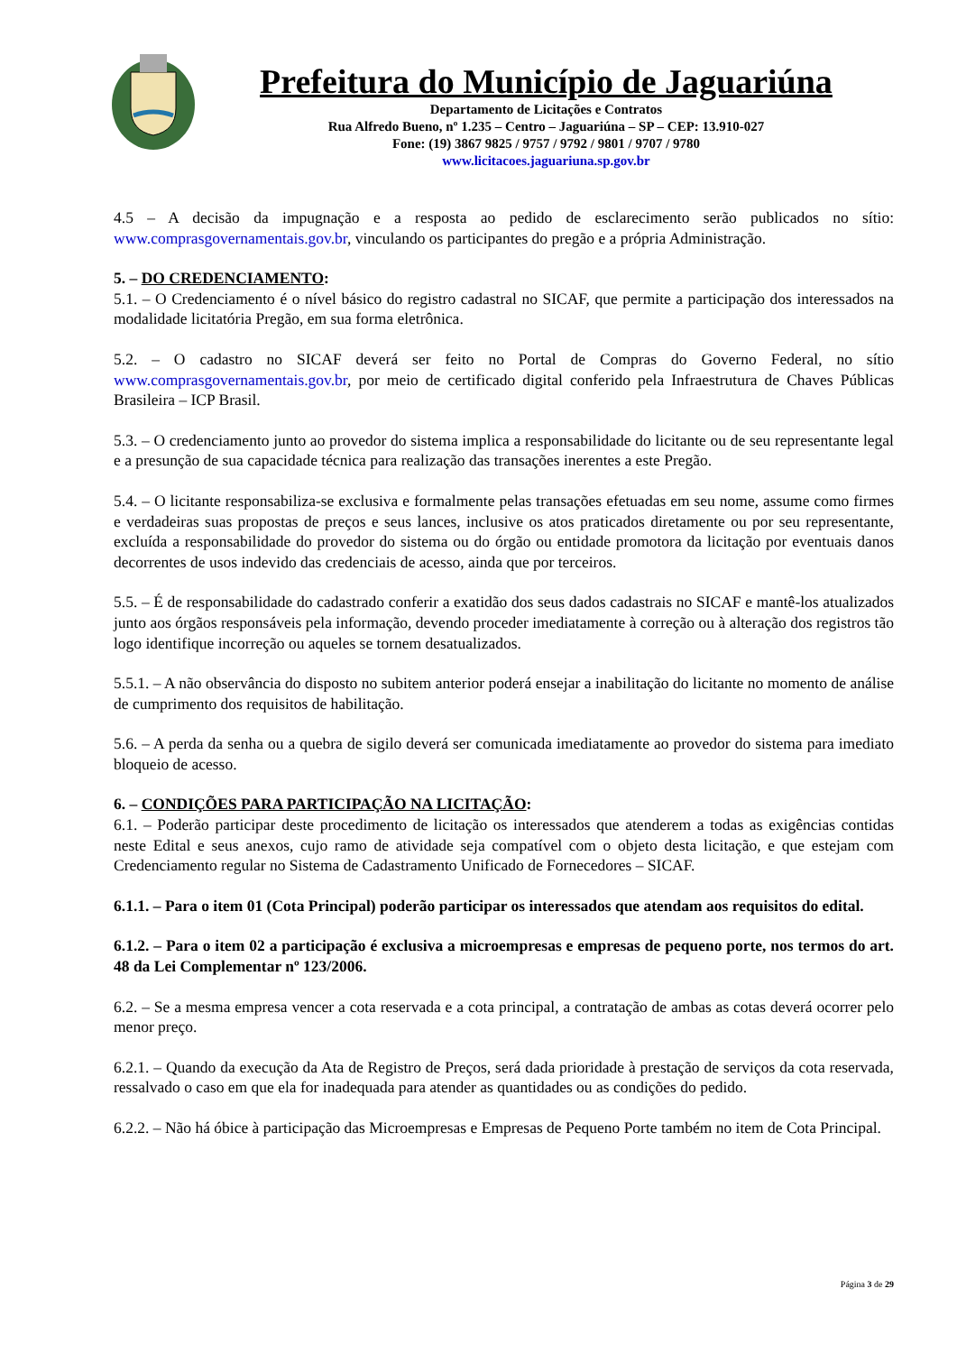Prefeitura do Município de Jaguariúna
Departamento de Licitações e Contratos
Rua Alfredo Bueno, nº 1.235 – Centro – Jaguariúna – SP – CEP: 13.910-027
Fone: (19) 3867 9825 / 9757 / 9792 / 9801 / 9707 / 9780
www.licitacoes.jaguariuna.sp.gov.br
4.5 – A decisão da impugnação e a resposta ao pedido de esclarecimento serão publicados no sítio: www.comprasgovernamentais.gov.br, vinculando os participantes do pregão e a própria Administração.
5. – DO CREDENCIAMENTO:
5.1. – O Credenciamento é o nível básico do registro cadastral no SICAF, que permite a participação dos interessados na modalidade licitatória Pregão, em sua forma eletrônica.
5.2. – O cadastro no SICAF deverá ser feito no Portal de Compras do Governo Federal, no sítio www.comprasgovernamentais.gov.br, por meio de certificado digital conferido pela Infraestrutura de Chaves Públicas Brasileira – ICP Brasil.
5.3. – O credenciamento junto ao provedor do sistema implica a responsabilidade do licitante ou de seu representante legal e a presunção de sua capacidade técnica para realização das transações inerentes a este Pregão.
5.4. – O licitante responsabiliza-se exclusiva e formalmente pelas transações efetuadas em seu nome, assume como firmes e verdadeiras suas propostas de preços e seus lances, inclusive os atos praticados diretamente ou por seu representante, excluída a responsabilidade do provedor do sistema ou do órgão ou entidade promotora da licitação por eventuais danos decorrentes de usos indevido das credenciais de acesso, ainda que por terceiros.
5.5. – É de responsabilidade do cadastrado conferir a exatidão dos seus dados cadastrais no SICAF e mantê-los atualizados junto aos órgãos responsáveis pela informação, devendo proceder imediatamente à correção ou à alteração dos registros tão logo identifique incorreção ou aqueles se tornem desatualizados.
5.5.1. – A não observância do disposto no subitem anterior poderá ensejar a inabilitação do licitante no momento de análise de cumprimento dos requisitos de habilitação.
5.6. – A perda da senha ou a quebra de sigilo deverá ser comunicada imediatamente ao provedor do sistema para imediato bloqueio de acesso.
6. – CONDIÇÕES PARA PARTICIPAÇÃO NA LICITAÇÃO:
6.1. – Poderão participar deste procedimento de licitação os interessados que atenderem a todas as exigências contidas neste Edital e seus anexos, cujo ramo de atividade seja compatível com o objeto desta licitação, e que estejam com Credenciamento regular no Sistema de Cadastramento Unificado de Fornecedores – SICAF.
6.1.1. – Para o item 01 (Cota Principal) poderão participar os interessados que atendam aos requisitos do edital.
6.1.2. – Para o item 02 a participação é exclusiva a microempresas e empresas de pequeno porte, nos termos do art. 48 da Lei Complementar nº 123/2006.
6.2. – Se a mesma empresa vencer a cota reservada e a cota principal, a contratação de ambas as cotas deverá ocorrer pelo menor preço.
6.2.1. – Quando da execução da Ata de Registro de Preços, será dada prioridade à prestação de serviços da cota reservada, ressalvado o caso em que ela for inadequada para atender as quantidades ou as condições do pedido.
6.2.2. – Não há óbice à participação das Microempresas e Empresas de Pequeno Porte também no item de Cota Principal.
Página 3 de 29